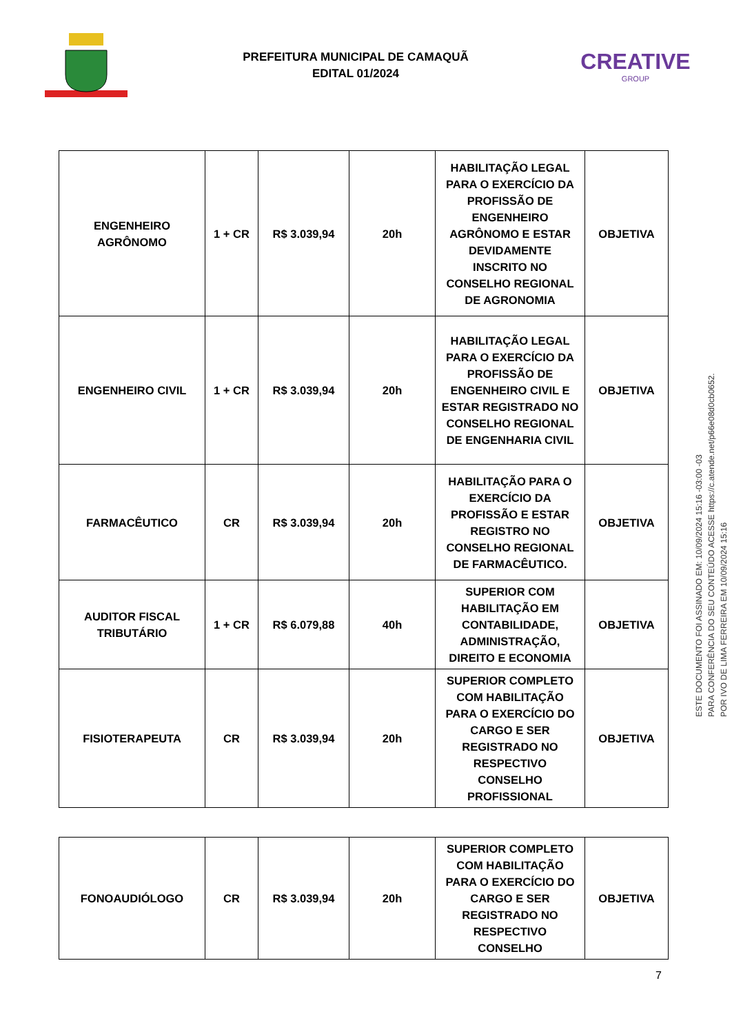PREFEITURA MUNICIPAL DE CAMAQUÃ
EDITAL 01/2024
CREATIVE
GROUP
| ENGENHEIRO AGRÔNOMO | 1 + CR | R$ 3.039,94 | 20h | HABILITAÇÃO LEGAL PARA O EXERCÍCIO DA PROFISSÃO DE ENGENHEIRO AGRÔNOMO E ESTAR DEVIDAMENTE INSCRITO NO CONSELHO REGIONAL DE AGRONOMIA | OBJETIVA |
| ENGENHEIRO CIVIL | 1 + CR | R$ 3.039,94 | 20h | HABILITAÇÃO LEGAL PARA O EXERCÍCIO DA PROFISSÃO DE ENGENHEIRO CIVIL E ESTAR REGISTRADO NO CONSELHO REGIONAL DE ENGENHARIA CIVIL | OBJETIVA |
| FARMACÊUTICO | CR | R$ 3.039,94 | 20h | HABILITAÇÃO PARA O EXERCÍCIO DA PROFISSÃO E ESTAR REGISTRO NO CONSELHO REGIONAL DE FARMACÊUTICO. | OBJETIVA |
| AUDITOR FISCAL TRIBUTÁRIO | 1 + CR | R$ 6.079,88 | 40h | SUPERIOR COM HABILITAÇÃO EM CONTABILIDADE, ADMINISTRAÇÃO, DIREITO E ECONOMIA | OBJETIVA |
| FISIOTERAPEUTA | CR | R$ 3.039,94 | 20h | SUPERIOR COMPLETO COM HABILITAÇÃO PARA O EXERCÍCIO DO CARGO E SER REGISTRADO NO RESPECTIVO CONSELHO PROFISSIONAL | OBJETIVA |
| FONOAUDIÓLOGO | CR | R$ 3.039,94 | 20h | SUPERIOR COMPLETO COM HABILITAÇÃO PARA O EXERCÍCIO DO CARGO E SER REGISTRADO NO RESPECTIVO CONSELHO | OBJETIVA |
7
ESTE DOCUMENTO FOI ASSINADO EM: 10/09/2024 15:16 -03:00 -03
PARA CONFERÊNCIA DO SEU CONTEÚDO ACESSE https://c.atende.net/p66e08d0cb0652.
POR IVO DE LIMA FERREIRA EM 10/09/2024 15:16